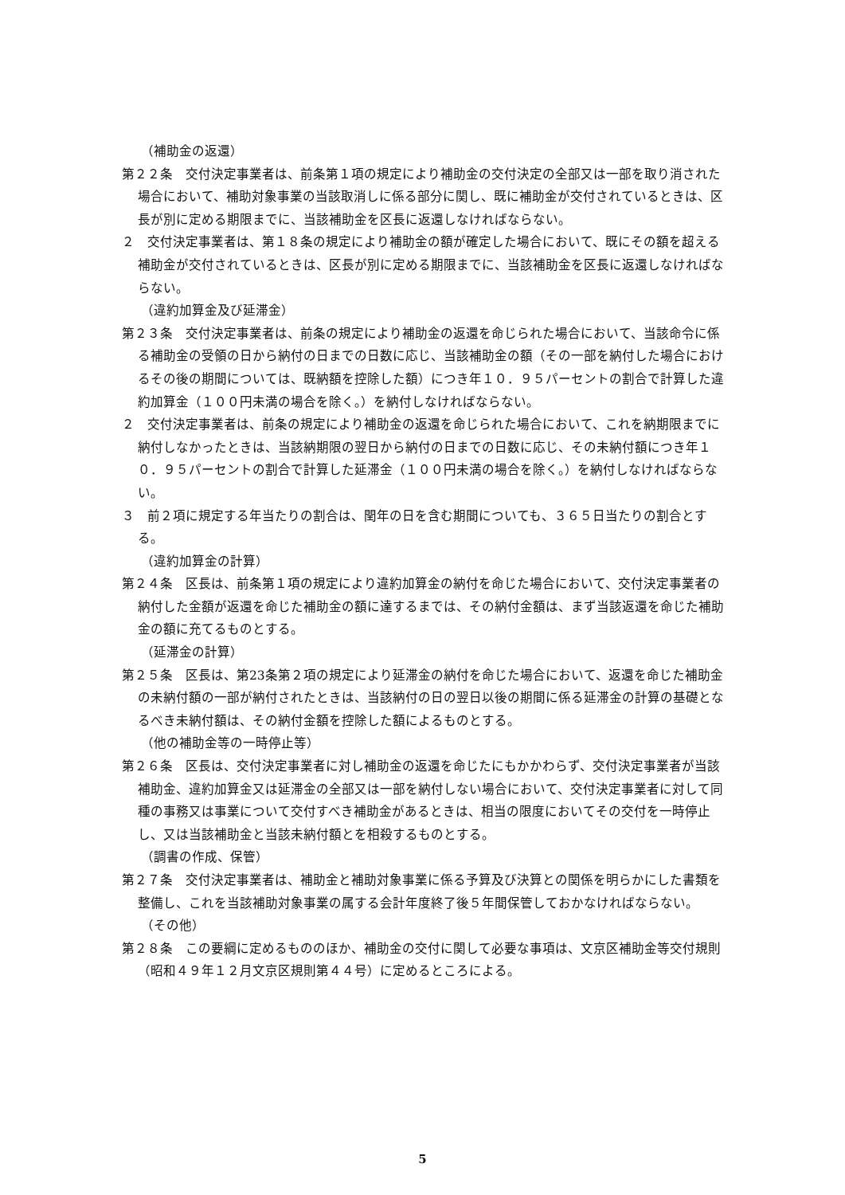（補助金の返還）
第２２条　交付決定事業者は、前条第１項の規定により補助金の交付決定の全部又は一部を取り消された場合において、補助対象事業の当該取消しに係る部分に関し、既に補助金が交付されているときは、区長が別に定める期限までに、当該補助金を区長に返還しなければならない。
２　交付決定事業者は、第１８条の規定により補助金の額が確定した場合において、既にその額を超える補助金が交付されているときは、区長が別に定める期限までに、当該補助金を区長に返還しなければならない。
（違約加算金及び延滞金）
第２３条　交付決定事業者は、前条の規定により補助金の返還を命じられた場合において、当該命令に係る補助金の受領の日から納付の日までの日数に応じ、当該補助金の額（その一部を納付した場合におけるその後の期間については、既納額を控除した額）につき年１０．９５パーセントの割合で計算した違約加算金（１００円未満の場合を除く。）を納付しなければならない。
２　交付決定事業者は、前条の規定により補助金の返還を命じられた場合において、これを納期限までに納付しなかったときは、当該納期限の翌日から納付の日までの日数に応じ、その未納付額につき年１０．９５パーセントの割合で計算した延滞金（１００円未満の場合を除く。）を納付しなければならない。
３　前２項に規定する年当たりの割合は、閏年の日を含む期間についても、３６５日当たりの割合とする。
（違約加算金の計算）
第２４条　区長は、前条第１項の規定により違約加算金の納付を命じた場合において、交付決定事業者の納付した金額が返還を命じた補助金の額に達するまでは、その納付金額は、まず当該返還を命じた補助金の額に充てるものとする。
（延滞金の計算）
第２５条　区長は、第23条第２項の規定により延滞金の納付を命じた場合において、返還を命じた補助金の未納付額の一部が納付されたときは、当該納付の日の翌日以後の期間に係る延滞金の計算の基礎となるべき未納付額は、その納付金額を控除した額によるものとする。
（他の補助金等の一時停止等）
第２６条　区長は、交付決定事業者に対し補助金の返還を命じたにもかかわらず、交付決定事業者が当該補助金、違約加算金又は延滞金の全部又は一部を納付しない場合において、交付決定事業者に対して同種の事務又は事業について交付すべき補助金があるときは、相当の限度においてその交付を一時停止し、又は当該補助金と当該未納付額とを相殺するものとする。
（調書の作成、保管）
第２７条　交付決定事業者は、補助金と補助対象事業に係る予算及び決算との関係を明らかにした書類を整備し、これを当該補助対象事業の属する会計年度終了後５年間保管しておかなければならない。
（その他）
第２８条　この要綱に定めるもののほか、補助金の交付に関して必要な事項は、文京区補助金等交付規則（昭和４９年１２月文京区規則第４４号）に定めるところによる。
5